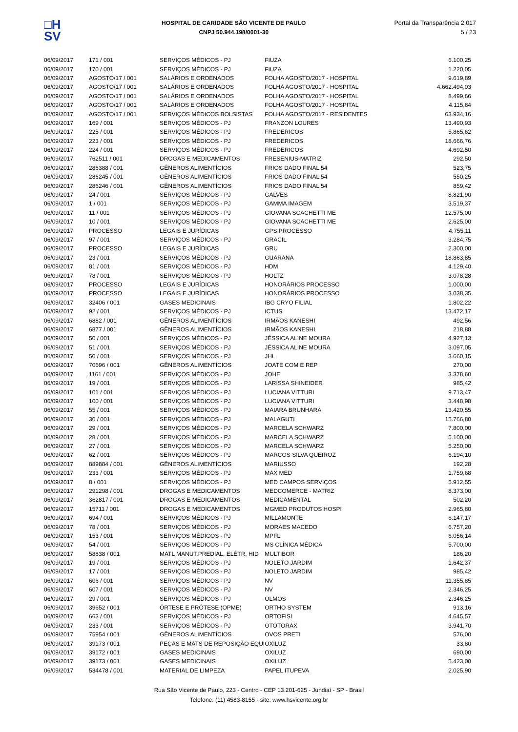□H
SV
HOSPITAL DE CARIDADE SÃO VICENTE DE PAULO
CNPJ 50.944.198/0001-30
Portal da Transparência 2.017
5 / 23
| 06/09/2017 | 171 / 001 | SERVIÇOS MÉDICOS - PJ | FIUZA | 6.100,25 |
| 06/09/2017 | 170 / 001 | SERVIÇOS MÉDICOS - PJ | FIUZA | 1.220,05 |
| 06/09/2017 | AGOSTO/17 / 001 | SALÁRIOS E ORDENADOS | FOLHA AGOSTO/2017 - HOSPITAL | 9.619,89 |
| 06/09/2017 | AGOSTO/17 / 001 | SALÁRIOS E ORDENADOS | FOLHA AGOSTO/2017 - HOSPITAL | 4.662.494,03 |
| 06/09/2017 | AGOSTO/17 / 001 | SALÁRIOS E ORDENADOS | FOLHA AGOSTO/2017 - HOSPITAL | 8.499,66 |
| 06/09/2017 | AGOSTO/17 / 001 | SALÁRIOS E ORDENADOS | FOLHA AGOSTO/2017 - HOSPITAL | 4.115,84 |
| 06/09/2017 | AGOSTO/17 / 001 | SERVIÇOS MÉDICOS BOLSISTAS | FOLHA AGOSTO/2017 - RESIDENTES | 63.934,16 |
| 06/09/2017 | 169 / 001 | SERVIÇOS MÉDICOS - PJ | FRANZON LOURES | 13.490,93 |
| 06/09/2017 | 225 / 001 | SERVIÇOS MÉDICOS - PJ | FREDERICOS | 5.865,62 |
| 06/09/2017 | 223 / 001 | SERVIÇOS MÉDICOS - PJ | FREDERICOS | 18.666,76 |
| 06/09/2017 | 224 / 001 | SERVIÇOS MÉDICOS - PJ | FREDERICOS | 4.692,50 |
| 06/09/2017 | 762511 / 001 | DROGAS E MEDICAMENTOS | FRESENIUS-MATRIZ | 292,50 |
| 06/09/2017 | 286388 / 001 | GÊNEROS ALIMENTÍCIOS | FRIOS DADO FINAL 54 | 523,75 |
| 06/09/2017 | 286245 / 001 | GÊNEROS ALIMENTÍCIOS | FRIOS DADO FINAL 54 | 550,25 |
| 06/09/2017 | 286246 / 001 | GÊNEROS ALIMENTÍCIOS | FRIOS DADO FINAL 54 | 859,42 |
| 06/09/2017 | 24 / 001 | SERVIÇOS MÉDICOS - PJ | GALVES | 8.821,90 |
| 06/09/2017 | 1 / 001 | SERVIÇOS MÉDICOS - PJ | GAMMA IMAGEM | 3.519,37 |
| 06/09/2017 | 11 / 001 | SERVIÇOS MÉDICOS - PJ | GIOVANA SCACHETTI ME | 12.575,00 |
| 06/09/2017 | 10 / 001 | SERVIÇOS MÉDICOS - PJ | GIOVANA SCACHETTI ME | 2.625,00 |
| 06/09/2017 | PROCESSO | LEGAIS E JURÍDICAS | GPS PROCESSO | 4.755,11 |
| 06/09/2017 | 97 / 001 | SERVIÇOS MÉDICOS - PJ | GRACIL | 3.284,75 |
| 06/09/2017 | PROCESSO | LEGAIS E JURÍDICAS | GRU | 2.300,00 |
| 06/09/2017 | 23 / 001 | SERVIÇOS MÉDICOS - PJ | GUARANA | 18.863,85 |
| 06/09/2017 | 81 / 001 | SERVIÇOS MÉDICOS - PJ | HDM | 4.129,40 |
| 06/09/2017 | 78 / 001 | SERVIÇOS MÉDICOS - PJ | HOLTZ | 3.078,28 |
| 06/09/2017 | PROCESSO | LEGAIS E JURÍDICAS | HONORÁRIOS PROCESSO | 1.000,00 |
| 06/09/2017 | PROCESSO | LEGAIS E JURÍDICAS | HONORÁRIOS PROCESSO | 3.038,35 |
| 06/09/2017 | 32406 / 001 | GASES MEDICINAIS | IBG CRYO FILIAL | 1.802,22 |
| 06/09/2017 | 92 / 001 | SERVIÇOS MÉDICOS - PJ | ICTUS | 13.472,17 |
| 06/09/2017 | 6882 / 001 | GÊNEROS ALIMENTÍCIOS | IRMÃOS KANESHI | 492,56 |
| 06/09/2017 | 6877 / 001 | GÊNEROS ALIMENTÍCIOS | IRMÃOS KANESHI | 218,88 |
| 06/09/2017 | 50 / 001 | SERVIÇOS MÉDICOS - PJ | JÉSSICA ALINE MOURA | 4.927,13 |
| 06/09/2017 | 51 / 001 | SERVIÇOS MÉDICOS - PJ | JÉSSICA ALINE MOURA | 3.097,05 |
| 06/09/2017 | 50 / 001 | SERVIÇOS MÉDICOS - PJ | JHL | 3.660,15 |
| 06/09/2017 | 70696 / 001 | GÊNEROS ALIMENTÍCIOS | JOATE COM E REP | 270,00 |
| 06/09/2017 | 1161 / 001 | SERVIÇOS MÉDICOS - PJ | JOHE | 3.378,60 |
| 06/09/2017 | 19 / 001 | SERVIÇOS MÉDICOS - PJ | LARISSA SHINEIDER | 985,42 |
| 06/09/2017 | 101 / 001 | SERVIÇOS MÉDICOS - PJ | LUCIANA VITTURI | 9.713,47 |
| 06/09/2017 | 100 / 001 | SERVIÇOS MÉDICOS - PJ | LUCIANA VITTURI | 3.448,98 |
| 06/09/2017 | 55 / 001 | SERVIÇOS MÉDICOS - PJ | MAIARA BRUNHARA | 13.420,55 |
| 06/09/2017 | 30 / 001 | SERVIÇOS MÉDICOS - PJ | MALAGUTI | 15.766,80 |
| 06/09/2017 | 29 / 001 | SERVIÇOS MÉDICOS - PJ | MARCELA SCHWARZ | 7.800,00 |
| 06/09/2017 | 28 / 001 | SERVIÇOS MÉDICOS - PJ | MARCELA SCHWARZ | 5.100,00 |
| 06/09/2017 | 27 / 001 | SERVIÇOS MÉDICOS - PJ | MARCELA SCHWARZ | 5.250,00 |
| 06/09/2017 | 62 / 001 | SERVIÇOS MÉDICOS - PJ | MARCOS SILVA QUEIROZ | 6.194,10 |
| 06/09/2017 | 889884 / 001 | GÊNEROS ALIMENTÍCIOS | MARIUSSO | 192,28 |
| 06/09/2017 | 233 / 001 | SERVIÇOS MÉDICOS - PJ | MAX MED | 1.759,68 |
| 06/09/2017 | 8 / 001 | SERVIÇOS MÉDICOS - PJ | MED CAMPOS SERVIÇOS | 5.912,55 |
| 06/09/2017 | 291298 / 001 | DROGAS E MEDICAMENTOS | MEDCOMERCE - MATRIZ | 8.373,00 |
| 06/09/2017 | 362817 / 001 | DROGAS E MEDICAMENTOS | MEDICAMENTAL | 502,20 |
| 06/09/2017 | 15711 / 001 | DROGAS E MEDICAMENTOS | MGMED PRODUTOS HOSPI | 2.965,80 |
| 06/09/2017 | 694 / 001 | SERVIÇOS MÉDICOS - PJ | MILLAMONTE | 6.147,17 |
| 06/09/2017 | 78 / 001 | SERVIÇOS MÉDICOS - PJ | MORAES MACEDO | 6.757,20 |
| 06/09/2017 | 153 / 001 | SERVIÇOS MÉDICOS - PJ | MPFL | 6.056,14 |
| 06/09/2017 | 54 / 001 | SERVIÇOS MÉDICOS - PJ | MS CLÍNICA MÉDICA | 5.700,00 |
| 06/09/2017 | 58838 / 001 | MATL MANUT.PREDIAL, ELÉTR, HID | MULTIBOR | 186,20 |
| 06/09/2017 | 19 / 001 | SERVIÇOS MÉDICOS - PJ | NOLETO JARDIM | 1.642,37 |
| 06/09/2017 | 17 / 001 | SERVIÇOS MÉDICOS - PJ | NOLETO JARDIM | 985,42 |
| 06/09/2017 | 606 / 001 | SERVIÇOS MÉDICOS - PJ | NV | 11.355,85 |
| 06/09/2017 | 607 / 001 | SERVIÇOS MÉDICOS - PJ | NV | 2.346,25 |
| 06/09/2017 | 29 / 001 | SERVIÇOS MÉDICOS - PJ | OLMOS | 2.346,25 |
| 06/09/2017 | 39652 / 001 | ÓRTESE E PRÓTESE (OPME) | ORTHO SYSTEM | 913,16 |
| 06/09/2017 | 663 / 001 | SERVIÇOS MÉDICOS - PJ | ORTOFISI | 4.645,57 |
| 06/09/2017 | 233 / 001 | SERVIÇOS MÉDICOS - PJ | OTOTORAX | 3.941,70 |
| 06/09/2017 | 75954 / 001 | GÊNEROS ALIMENTÍCIOS | OVOS PRETI | 576,00 |
| 06/09/2017 | 39173 / 001 | PEÇAS E MATS DE REPOSIÇÃO EQUI | OXILUZ | 33,80 |
| 06/09/2017 | 39172 / 001 | GASES MEDICINAIS | OXILUZ | 690,00 |
| 06/09/2017 | 39173 / 001 | GASES MEDICINAIS | OXILUZ | 5.423,00 |
| 06/09/2017 | 534478 / 001 | MATERIAL DE LIMPEZA | PAPEL ITUPEVA | 2.025,90 |
Rua São Vicente de Paulo, 223 - Centro - CEP 13.201-625 - Jundiaí - SP - Brasil
Telefone: (11) 4583-8155 - site: www.hsvicente.org.br